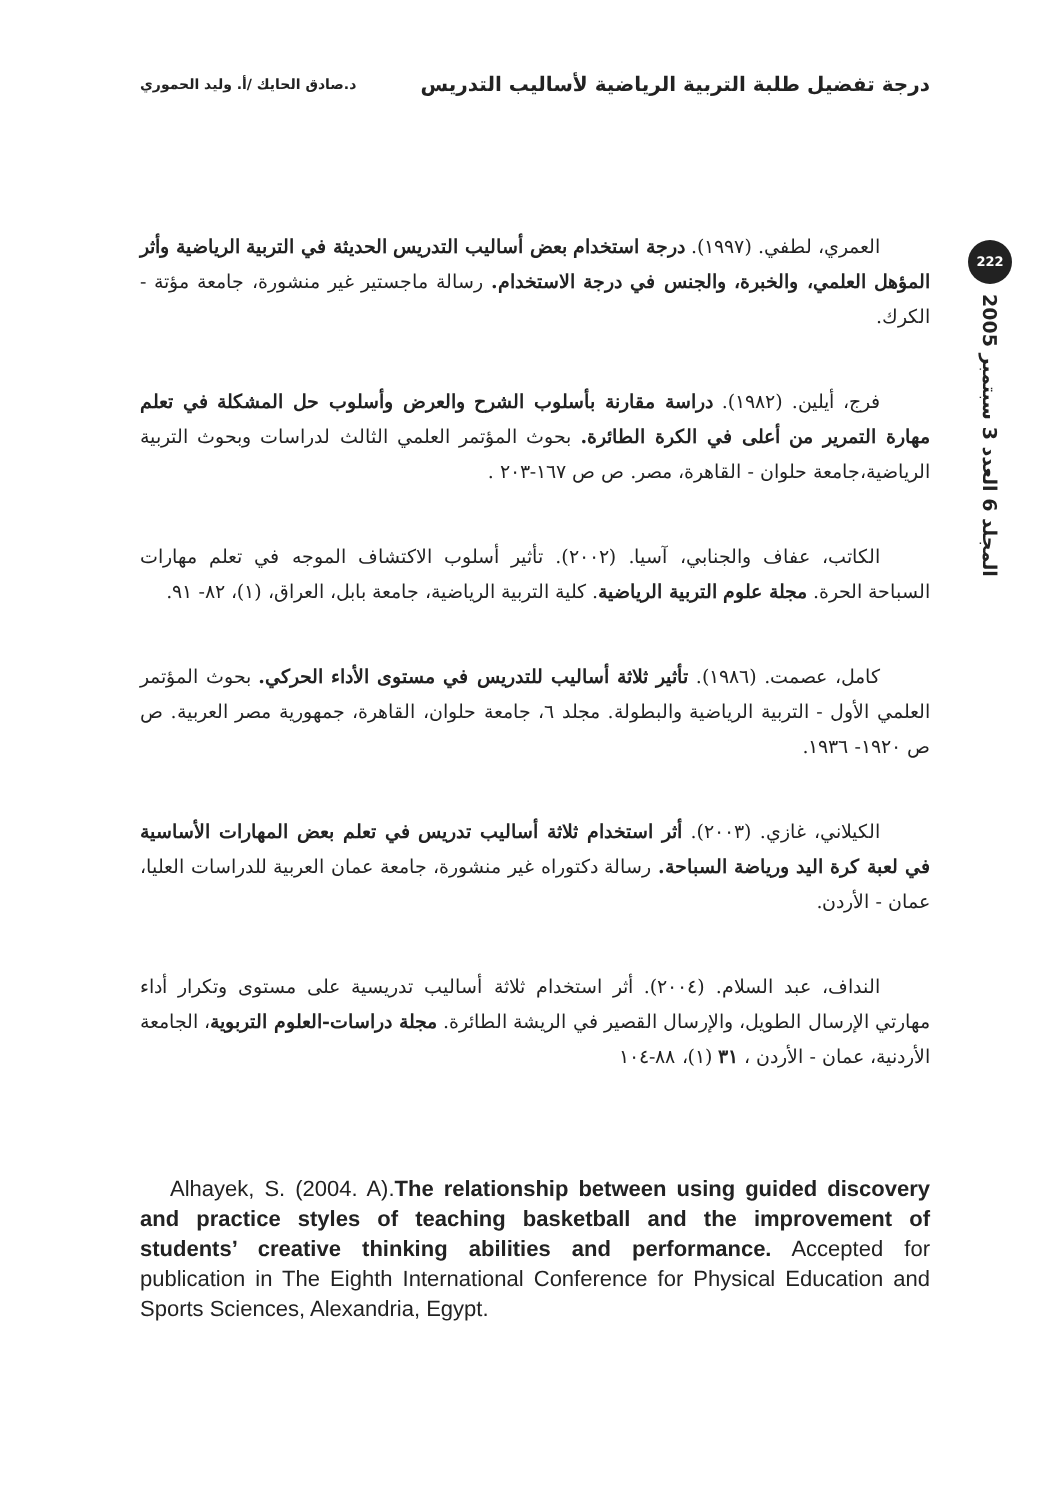درجة تفضيل طلبة التربية الرياضية لأساليب التدريس
د.صادق الحايك /أ. وليد الحموري
222
المجلد 6 العدد 3 سبتمبر 2005
العمري، لطفي. (١٩٩٧). درجة استخدام بعض أساليب التدريس الحديثة في التربية الرياضية وأثر المؤهل العلمي، والخبرة، والجنس في درجة الاستخدام. رسالة ماجستير غير منشورة، جامعة مؤتة - الكرك.
فرج، أيلين. (١٩٨٢). دراسة مقارنة بأسلوب الشرح والعرض وأسلوب حل المشكلة في تعلم مهارة التمرير من أعلى في الكرة الطائرة. بحوث المؤتمر العلمي الثالث لدراسات وبحوث التربية الرياضية،جامعة حلوان - القاهرة، مصر. ص ص ١٦٧-٢٠٣ .
الكاتب، عفاف والجنابي، آسيا. (٢٠٠٢). تأثير أسلوب الاكتشاف الموجه في تعلم مهارات السباحة الحرة. مجلة علوم التربية الرياضية. كلية التربية الرياضية، جامعة بابل، العراق، (١)، ٨٢- ٩١.
كامل، عصمت. (١٩٨٦). تأثير ثلاثة أساليب للتدريس في مستوى الأداء الحركي. بحوث المؤتمر العلمي الأول - التربية الرياضية والبطولة. مجلد ٦، جامعة حلوان، القاهرة، جمهورية مصر العربية. ص ص ١٩٢٠- ١٩٣٦.
الكيلاني، غازي. (٢٠٠٣). أثر استخدام ثلاثة أساليب تدريس في تعلم بعض المهارات الأساسية في لعبة كرة اليد ورياضة السباحة. رسالة دكتوراه غير منشورة، جامعة عمان العربية للدراسات العليا، عمان - الأردن.
النداف، عبد السلام. (٢٠٠٤). أثر استخدام ثلاثة أساليب تدريسية على مستوى وتكرار أداء مهارتي الإرسال الطويل، والإرسال القصير في الريشة الطائرة. مجلة دراسات-العلوم التربوية، الجامعة الأردنية، عمان - الأردن ، ٣١ (١)، ٨٨-١٠٤
Alhayek, S. (2004. A).The relationship between using guided discovery and practice styles of teaching basketball and the improvement of students’ creative thinking abilities and performance. Accepted for publication in The Eighth International Conference for Physical Education and Sports Sciences, Alexandria, Egypt.